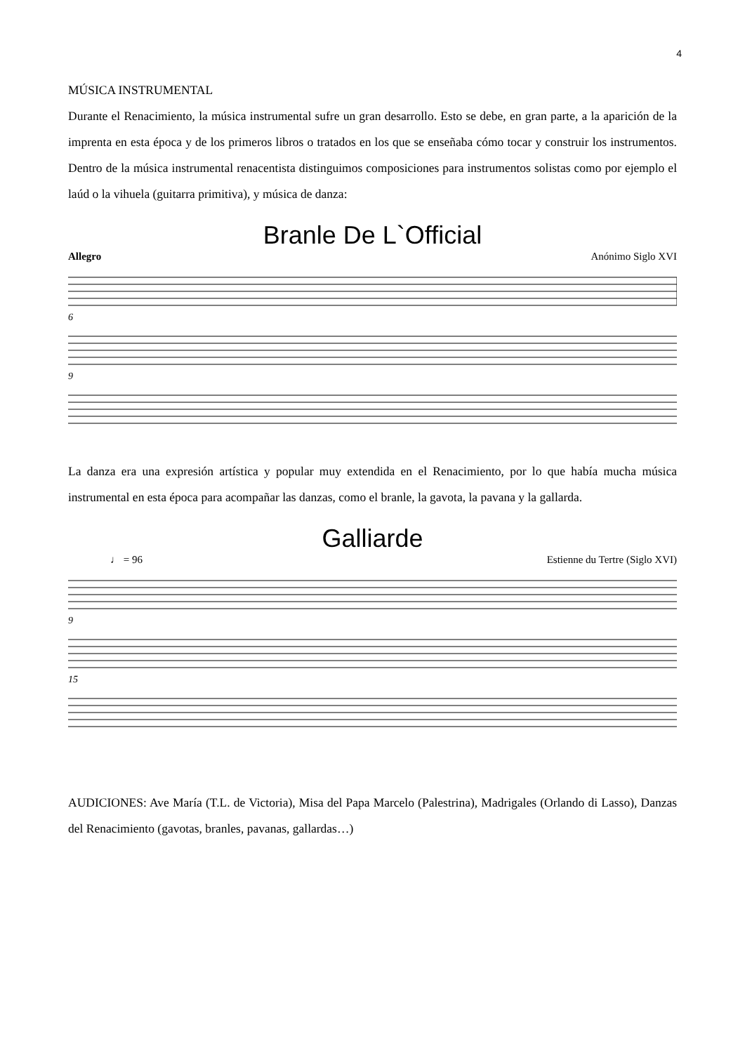4
MÚSICA INSTRUMENTAL
Durante el Renacimiento, la música instrumental sufre un gran desarrollo. Esto se debe, en gran parte, a la aparición de la imprenta en esta época y de los primeros libros o tratados en los que se enseñaba cómo tocar y construir los instrumentos. Dentro de la música instrumental renacentista distinguimos composiciones para instrumentos solistas como por ejemplo el laúd o la vihuela (guitarra primitiva), y música de danza:
Branle De L`Official
Allegro Anónimo Siglo XVI
6
9
La danza era una expresión artística y popular muy extendida en el Renacimiento, por lo que había mucha música instrumental en esta época para acompañar las danzas, como el branle, la gavota, la pavana y la gallarda.
Galliarde
♩ = 96 Estienne du Tertre (Siglo XVI)
9
15
AUDICIONES: Ave María (T.L. de Victoria), Misa del Papa Marcelo (Palestrina), Madrigales (Orlando di Lasso), Danzas del Renacimiento (gavotas, branles, pavanas, gallardas…)